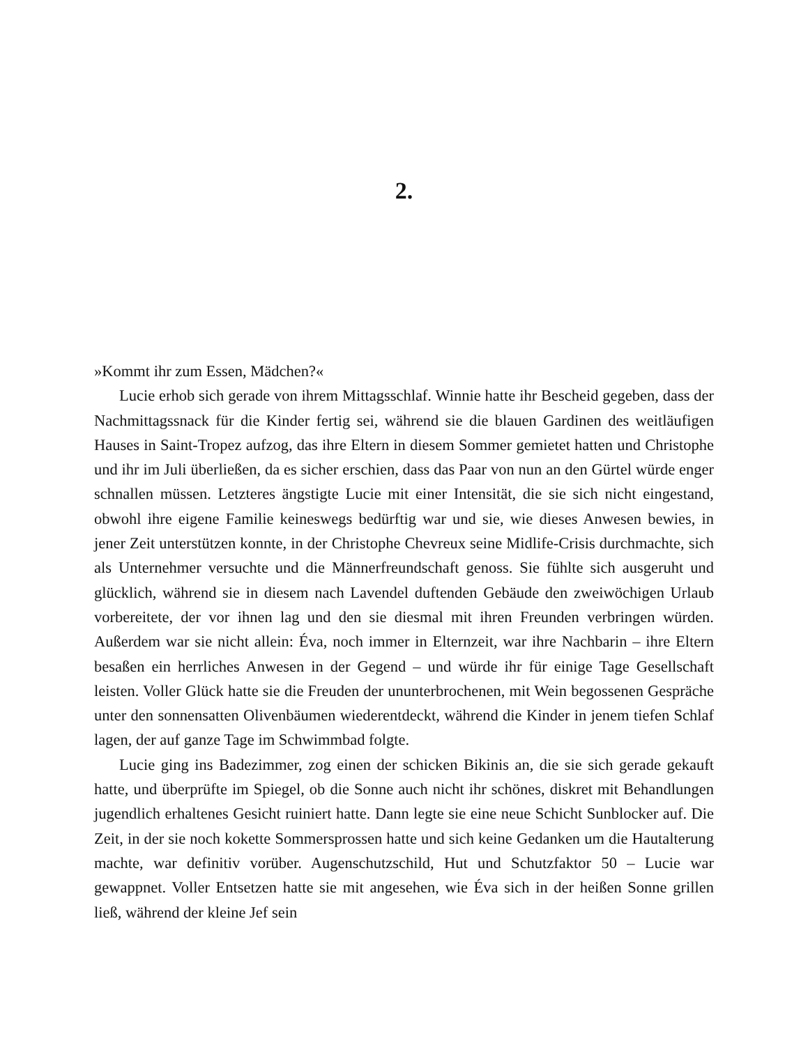2.
»Kommt ihr zum Essen, Mädchen?«
Lucie erhob sich gerade von ihrem Mittagsschlaf. Winnie hatte ihr Bescheid gegeben, dass der Nachmittagssnack für die Kinder fertig sei, während sie die blauen Gardinen des weitläufigen Hauses in Saint-Tropez aufzog, das ihre Eltern in diesem Sommer gemietet hatten und Christophe und ihr im Juli überließen, da es sicher erschien, dass das Paar von nun an den Gürtel würde enger schnallen müssen. Letzteres ängstigte Lucie mit einer Intensität, die sie sich nicht eingestand, obwohl ihre eigene Familie keineswegs bedürftig war und sie, wie dieses Anwesen bewies, in jener Zeit unterstützen konnte, in der Christophe Chevreux seine Midlife-Crisis durchmachte, sich als Unternehmer versuchte und die Männerfreundschaft genoss. Sie fühlte sich ausgeruht und glücklich, während sie in diesem nach Lavendel duftenden Gebäude den zweiwöchigen Urlaub vorbereitete, der vor ihnen lag und den sie diesmal mit ihren Freunden verbringen würden. Außerdem war sie nicht allein: Éva, noch immer in Elternzeit, war ihre Nachbarin – ihre Eltern besaßen ein herrliches Anwesen in der Gegend – und würde ihr für einige Tage Gesellschaft leisten. Voller Glück hatte sie die Freuden der ununterbrochenen, mit Wein begossenen Gespräche unter den sonnensatten Olivenbäumen wiederentdeckt, während die Kinder in jenem tiefen Schlaf lagen, der auf ganze Tage im Schwimmbad folgte.
Lucie ging ins Badezimmer, zog einen der schicken Bikinis an, die sie sich gerade gekauft hatte, und überprüfte im Spiegel, ob die Sonne auch nicht ihr schönes, diskret mit Behandlungen jugendlich erhaltenes Gesicht ruiniert hatte. Dann legte sie eine neue Schicht Sunblocker auf. Die Zeit, in der sie noch kokette Sommersprossen hatte und sich keine Gedanken um die Hautalterung machte, war definitiv vorüber. Augenschutzschild, Hut und Schutzfaktor 50 – Lucie war gewappnet. Voller Entsetzen hatte sie mit angesehen, wie Éva sich in der heißen Sonne grillen ließ, während der kleine Jef sein